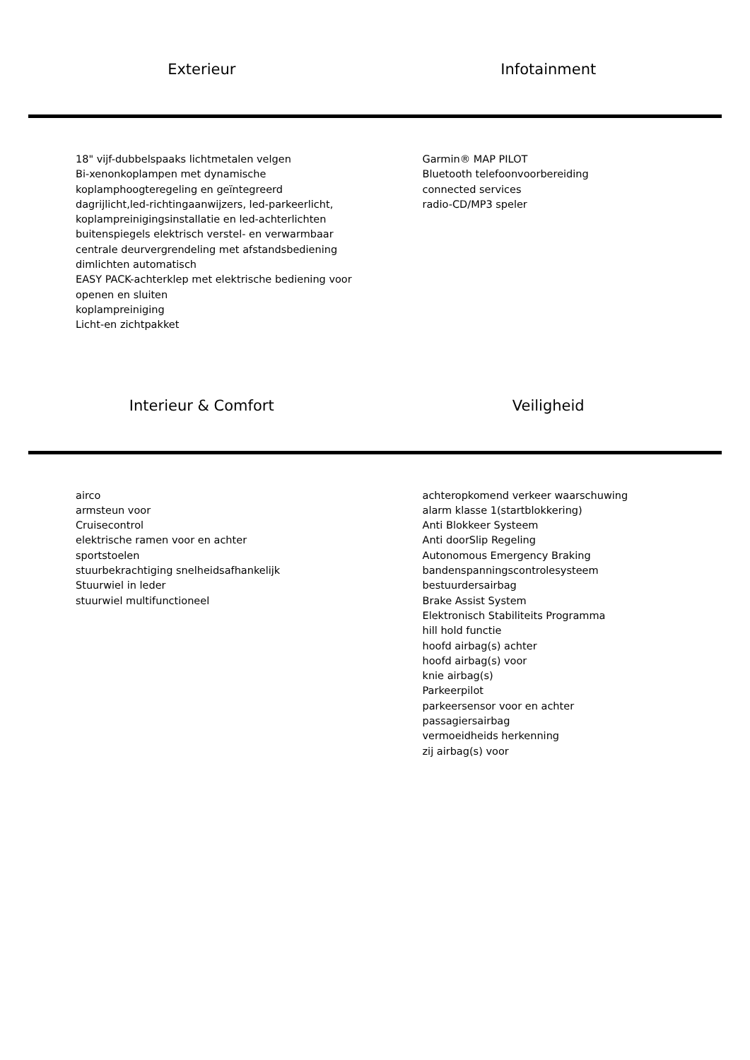Exterieur
Infotainment
18" vijf-dubbelspaaks lichtmetalen velgen
Bi-xenonkoplampen met dynamische
koplamphoogteregeling en geïntegreerd
dagrijlicht,led-richtingaanwijzers, led-parkeerlicht,
koplampreinigingsinstallatie en led-achterlichten
buitenspiegels elektrisch verstel- en verwarmbaar
centrale deurvergrendeling met afstandsbediening
dimlichten automatisch
EASY PACK-achterklep met elektrische bediening voor
openen en sluiten
koplampreiniging
Licht-en zichtpakket
Garmin® MAP PILOT
Bluetooth telefoonvoorbereiding
connected services
radio-CD/MP3 speler
Interieur & Comfort
Veiligheid
airco
armsteun voor
Cruisecontrol
elektrische ramen voor en achter
sportstoelen
stuurbekrachtiging snelheidsafhankelijk
Stuurwiel in leder
stuurwiel multifunctioneel
achteropkomend verkeer waarschuwing
alarm klasse 1(startblokkering)
Anti Blokkeer Systeem
Anti doorSlip Regeling
Autonomous Emergency Braking
bandenspanningscontrolesysteem
bestuurdersairbag
Brake Assist System
Elektronisch Stabiliteits Programma
hill hold functie
hoofd airbag(s) achter
hoofd airbag(s) voor
knie airbag(s)
Parkeerpilot
parkeersensor voor en achter
passagiersairbag
vermoeidheids herkenning
zij airbag(s) voor